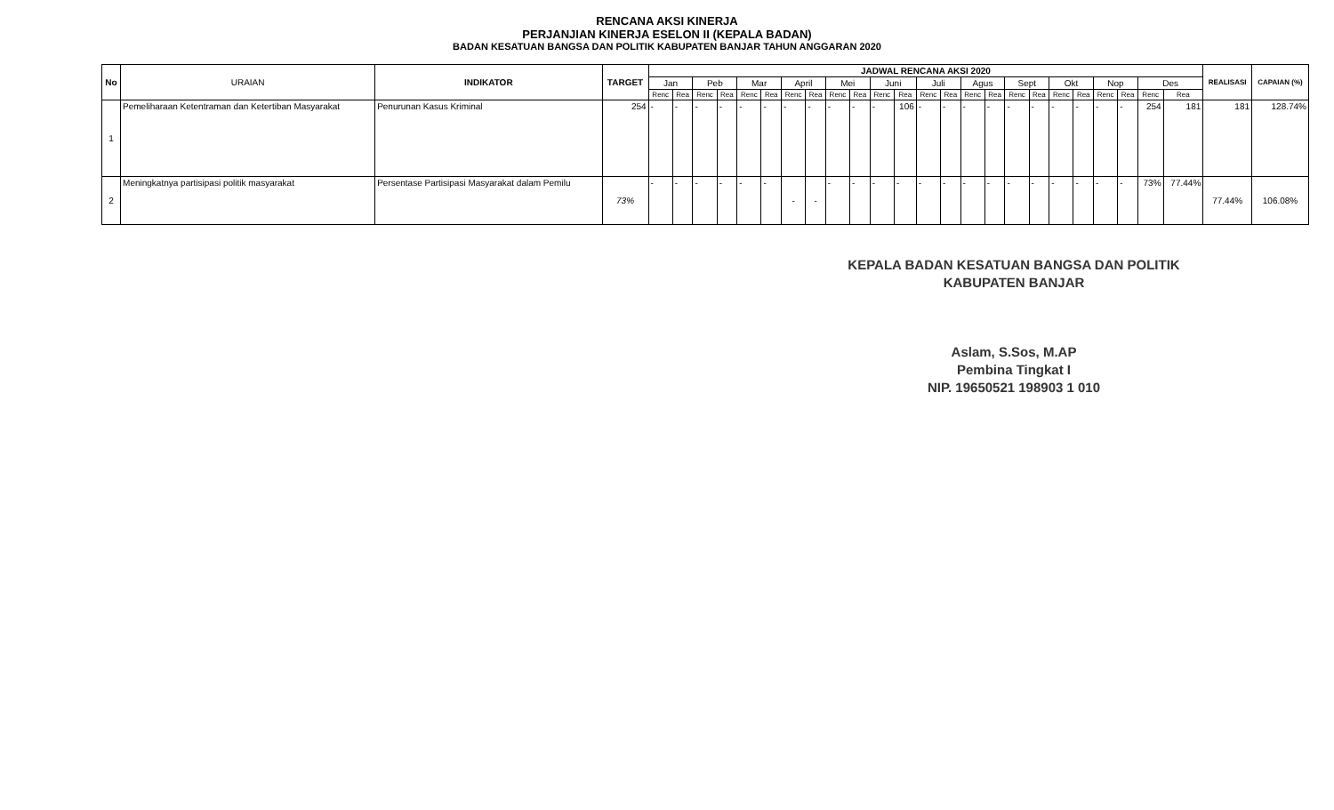RENCANA AKSI KINERJA
PERJANJIAN KINERJA ESELON II (KEPALA BADAN)
BADAN KESATUAN BANGSA DAN POLITIK KABUPATEN BANJAR TAHUN ANGGARAN 2020
| No | URAIAN | INDIKATOR | TARGET | JADWAL RENCANA AKSI 2020 | | | | | | | | | | | | | | | | | | | | | | | | REALISASI | CAPAIAN (%) |
| --- | --- | --- | --- | --- | --- | --- | --- | --- | --- | --- | --- | --- | --- | --- | --- | --- | --- | --- | --- | --- | --- | --- | --- | --- | --- | --- | --- | --- | --- |
| | | | | Jan | | Peb | | Mar | | April | | Mei | | Juni | | Juli | | Agus | | Sept | | Okt | | Nop | | Des | | | |
| | | | | Renc | Rea | Renc | Rea | Renc | Rea | Renc | Rea | Renc | Rea | Renc | Rea | Renc | Rea | Renc | Rea | Renc | Rea | Renc | Rea | Renc | Rea | Renc | Rea | | |
| 1 | Pemeliharaan Ketentraman dan Ketertiban Masyarakat | Penurunan Kasus Kriminal | 254 | - | - | - | - | - | - | - | - | - | - | - | 106 | - | - | - | - | - | - | - | - | - | - | 254 | 181 | 181 | 128.74% |
| 2 | Meningkatnya partisipasi politik masyarakat | Persentase Partisipasi Masyarakat dalam Pemilu | 73% | - | - | - | - | - | - | - | - | - | - | - | - | - | - | - | - | - | - | - | - | - | - | 73% | 77.44% | 77.44% | 106.08% |
KEPALA BADAN KESATUAN BANGSA DAN POLITIK
KABUPATEN BANJAR
Aslam, S.Sos, M.AP
Pembina Tingkat I
NIP. 19650521 198903 1 010